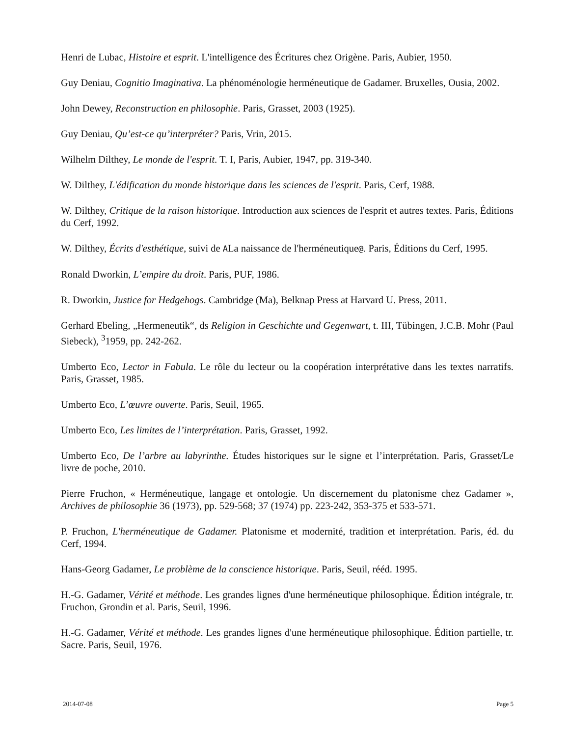Henri de Lubac, Histoire et esprit. L'intelligence des Écritures chez Origène. Paris, Aubier, 1950.
Guy Deniau, Cognitio Imaginativa. La phénoménologie herméneutique de Gadamer. Bruxelles, Ousia, 2002.
John Dewey, Reconstruction en philosophie. Paris, Grasset, 2003 (1925).
Guy Deniau, Qu’est-ce qu’interpréter? Paris, Vrin, 2015.
Wilhelm Dilthey, Le monde de l'esprit. T. I, Paris, Aubier, 1947, pp. 319-340.
W. Dilthey, L'édification du monde historique dans les sciences de l'esprit. Paris, Cerf, 1988.
W. Dilthey, Critique de la raison historique. Introduction aux sciences de l'esprit et autres textes. Paris, Éditions du Cerf, 1992.
W. Dilthey, Écrits d'esthétique, suivi de ALa naissance de l'herméneutique@. Paris, Éditions du Cerf, 1995.
Ronald Dworkin, L’empire du droit. Paris, PUF, 1986.
R. Dworkin, Justice for Hedgehogs. Cambridge (Ma), Belknap Press at Harvard U. Press, 2011.
Gerhard Ebeling, „Hermeneutik“, ds Religion in Geschichte und Gegenwart, t. III, Tübingen, J.C.B. Mohr (Paul Siebeck), <sup>3</sup>1959, pp. 242-262.
Umberto Eco, Lector in Fabula. Le rôle du lecteur ou la coopération interprétative dans les textes narratifs. Paris, Grasset, 1985.
Umberto Eco, L’œuvre ouverte. Paris, Seuil, 1965.
Umberto Eco, Les limites de l’interprétation. Paris, Grasset, 1992.
Umberto Eco, De l’arbre au labyrinthe. Études historiques sur le signe et l’interprétation. Paris, Grasset/Le livre de poche, 2010.
Pierre Fruchon, « Herméneutique, langage et ontologie. Un discernement du platonisme chez Gadamer », Archives de philosophie 36 (1973), pp. 529-568; 37 (1974) pp. 223-242, 353-375 et 533-571.
P. Fruchon, L'herméneutique de Gadamer. Platonisme et modernité, tradition et interprétation. Paris, éd. du Cerf, 1994.
Hans-Georg Gadamer, Le problème de la conscience historique. Paris, Seuil, rééd. 1995.
H.-G. Gadamer, Vérité et méthode. Les grandes lignes d'une herméneutique philosophique. Édition intégrale, tr. Fruchon, Grondin et al. Paris, Seuil, 1996.
H.-G. Gadamer, Vérité et méthode. Les grandes lignes d'une herméneutique philosophique. Édition partielle, tr. Sacre. Paris, Seuil, 1976.
2014-07-08 Page 5